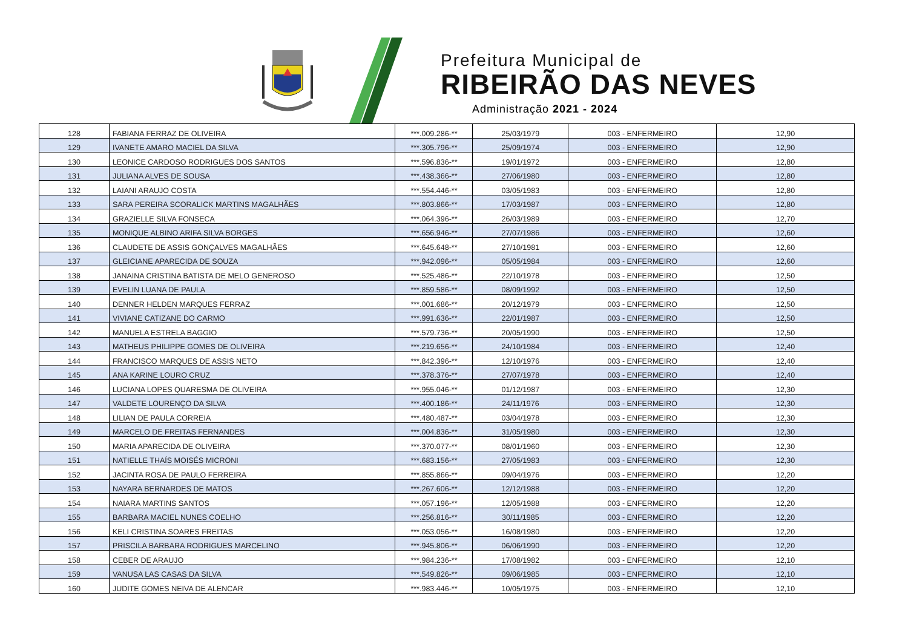Prefeitura Municipal de
RIBEIRÃO DAS NEVES
Administração 2021 - 2024
| 128 | FABIANA FERRAZ DE OLIVEIRA | ***.009.286-** | 25/03/1979 | 003 - ENFERMEIRO | 12,90 |
| 129 | IVANETE AMARO MACIEL DA SILVA | ***.305.796-** | 25/09/1974 | 003 - ENFERMEIRO | 12,90 |
| 130 | LEONICE CARDOSO RODRIGUES DOS SANTOS | ***.596.836-** | 19/01/1972 | 003 - ENFERMEIRO | 12,80 |
| 131 | JULIANA ALVES DE SOUSA | ***.438.366-** | 27/06/1980 | 003 - ENFERMEIRO | 12,80 |
| 132 | LAIANI ARAUJO COSTA | ***.554.446-** | 03/05/1983 | 003 - ENFERMEIRO | 12,80 |
| 133 | SARA PEREIRA SCORALICK MARTINS MAGALHÃES | ***.803.866-** | 17/03/1987 | 003 - ENFERMEIRO | 12,80 |
| 134 | GRAZIELLE SILVA FONSECA | ***.064.396-** | 26/03/1989 | 003 - ENFERMEIRO | 12,70 |
| 135 | MONIQUE ALBINO ARIFA SILVA BORGES | ***.656.946-** | 27/07/1986 | 003 - ENFERMEIRO | 12,60 |
| 136 | CLAUDETE DE ASSIS GONÇALVES MAGALHÃES | ***.645.648-** | 27/10/1981 | 003 - ENFERMEIRO | 12,60 |
| 137 | GLEICIANE APARECIDA DE SOUZA | ***.942.096-** | 05/05/1984 | 003 - ENFERMEIRO | 12,60 |
| 138 | JANAINA CRISTINA BATISTA DE MELO GENEROSO | ***.525.486-** | 22/10/1978 | 003 - ENFERMEIRO | 12,50 |
| 139 | EVELIN LUANA DE PAULA | ***.859.586-** | 08/09/1992 | 003 - ENFERMEIRO | 12,50 |
| 140 | DENNER HELDEN MARQUES FERRAZ | ***.001.686-** | 20/12/1979 | 003 - ENFERMEIRO | 12,50 |
| 141 | VIVIANE CATIZANE DO CARMO | ***.991.636-** | 22/01/1987 | 003 - ENFERMEIRO | 12,50 |
| 142 | MANUELA ESTRELA BAGGIO | ***.579.736-** | 20/05/1990 | 003 - ENFERMEIRO | 12,50 |
| 143 | MATHEUS PHILIPPE GOMES DE OLIVEIRA | ***.219.656-** | 24/10/1984 | 003 - ENFERMEIRO | 12,40 |
| 144 | FRANCISCO MARQUES DE ASSIS NETO | ***.842.396-** | 12/10/1976 | 003 - ENFERMEIRO | 12,40 |
| 145 | ANA KARINE LOURO CRUZ | ***.378.376-** | 27/07/1978 | 003 - ENFERMEIRO | 12,40 |
| 146 | LUCIANA LOPES QUARESMA DE OLIVEIRA | ***.955.046-** | 01/12/1987 | 003 - ENFERMEIRO | 12,30 |
| 147 | VALDETE LOURENÇO DA SILVA | ***.400.186-** | 24/11/1976 | 003 - ENFERMEIRO | 12,30 |
| 148 | LILIAN DE PAULA CORREIA | ***.480.487-** | 03/04/1978 | 003 - ENFERMEIRO | 12,30 |
| 149 | MARCELO DE FREITAS FERNANDES | ***.004.836-** | 31/05/1980 | 003 - ENFERMEIRO | 12,30 |
| 150 | MARIA APARECIDA DE OLIVEIRA | ***.370.077-** | 08/01/1960 | 003 - ENFERMEIRO | 12,30 |
| 151 | NATIELLE THAÍS MOISÉS MICRONI | ***.683.156-** | 27/05/1983 | 003 - ENFERMEIRO | 12,30 |
| 152 | JACINTA ROSA DE PAULO FERREIRA | ***.855.866-** | 09/04/1976 | 003 - ENFERMEIRO | 12,20 |
| 153 | NAYARA BERNARDES DE MATOS | ***.267.606-** | 12/12/1988 | 003 - ENFERMEIRO | 12,20 |
| 154 | NAIARA MARTINS SANTOS | ***.057.196-** | 12/05/1988 | 003 - ENFERMEIRO | 12,20 |
| 155 | BARBARA MACIEL NUNES COELHO | ***.256.816-** | 30/11/1985 | 003 - ENFERMEIRO | 12,20 |
| 156 | KELI CRISTINA SOARES FREITAS | ***.053.056-** | 16/08/1980 | 003 - ENFERMEIRO | 12,20 |
| 157 | PRISCILA BARBARA RODRIGUES MARCELINO | ***.945.806-** | 06/06/1990 | 003 - ENFERMEIRO | 12,20 |
| 158 | CEBER DE ARAUJO | ***.984.236-** | 17/08/1982 | 003 - ENFERMEIRO | 12,10 |
| 159 | VANUSA LAS CASAS DA SILVA | ***.549.826-** | 09/06/1985 | 003 - ENFERMEIRO | 12,10 |
| 160 | JUDITE GOMES NEIVA DE ALENCAR | ***.983.446-** | 10/05/1975 | 003 - ENFERMEIRO | 12,10 |